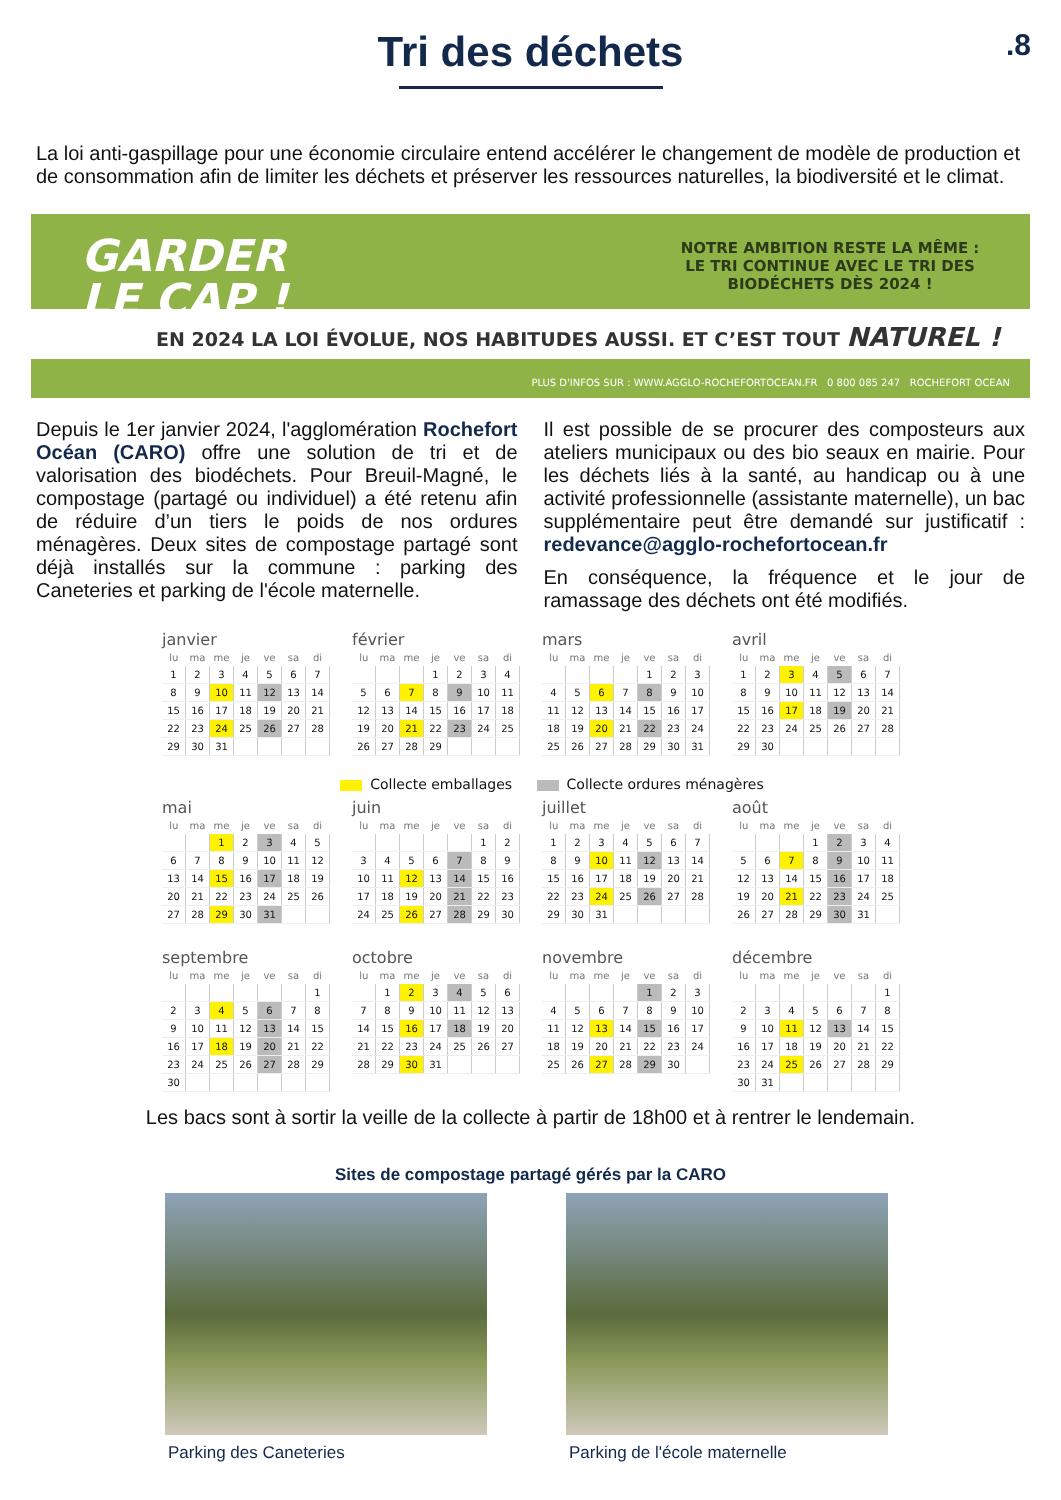Tri des déchets
.8
La loi anti-gaspillage pour une économie circulaire entend accélérer le changement de modèle de production et de consommation afin de limiter les déchets et préserver les ressources naturelles, la biodiversité et le climat.
GARDER
LE CAP !
NOTRE AMBITION RESTE LA MÊME : LE TRI CONTINUE AVEC LE TRI DES BIODÉCHETS DÈS 2024 !
EN 2024 LA LOI ÉVOLUE, NOS HABITUDES AUSSI. ET C’EST TOUT NATUREL !
PLUS D'INFOS SUR : WWW.AGGLO-ROCHEFORTOCEAN.FR 0 800 085 247 ROCHEFORT OCEAN
Depuis le 1er janvier 2024, l'agglomération Rochefort Océan (CARO) offre une solution de tri et de valorisation des biodéchets. Pour Breuil-Magné, le compostage (partagé ou individuel) a été retenu afin de réduire d’un tiers le poids de nos ordures ménagères. Deux sites de compostage partagé sont déjà installés sur la commune : parking des Caneteries et parking de l'école maternelle.
Il est possible de se procurer des composteurs aux ateliers municipaux ou des bio seaux en mairie. Pour les déchets liés à la santé, au handicap ou à une activité professionnelle (assistante maternelle), un bac supplémentaire peut être demandé sur justificatif : redevance@agglo-rochefortocean.fr
En conséquence, la fréquence et le jour de ramassage des déchets ont été modifiés.
janvier
| lu | ma | me | je | ve | sa | di |
| --- | --- | --- | --- | --- | --- | --- |
| 1 | 2 | 3 | 4 | 5 | 6 | 7 |
| 8 | 9 | 10 | 11 | 12 | 13 | 14 |
| 15 | 16 | 17 | 18 | 19 | 20 | 21 |
| 22 | 23 | 24 | 25 | 26 | 27 | 28 |
| 29 | 30 | 31 | | | | |
février
| lu | ma | me | je | ve | sa | di |
| --- | --- | --- | --- | --- | --- | --- |
| | | | 1 | 2 | 3 | 4 |
| 5 | 6 | 7 | 8 | 9 | 10 | 11 |
| 12 | 13 | 14 | 15 | 16 | 17 | 18 |
| 19 | 20 | 21 | 22 | 23 | 24 | 25 |
| 26 | 27 | 28 | 29 | | | |
mars
| lu | ma | me | je | ve | sa | di |
| --- | --- | --- | --- | --- | --- | --- |
| | | | | 1 | 2 | 3 |
| 4 | 5 | 6 | 7 | 8 | 9 | 10 |
| 11 | 12 | 13 | 14 | 15 | 16 | 17 |
| 18 | 19 | 20 | 21 | 22 | 23 | 24 |
| 25 | 26 | 27 | 28 | 29 | 30 | 31 |
avril
| lu | ma | me | je | ve | sa | di |
| --- | --- | --- | --- | --- | --- | --- |
| 1 | 2 | 3 | 4 | 5 | 6 | 7 |
| 8 | 9 | 10 | 11 | 12 | 13 | 14 |
| 15 | 16 | 17 | 18 | 19 | 20 | 21 |
| 22 | 23 | 24 | 25 | 26 | 27 | 28 |
| 29 | 30 | | | | | |
Collecte emballages Collecte ordures ménagères
mai
| lu | ma | me | je | ve | sa | di |
| --- | --- | --- | --- | --- | --- | --- |
| | | 1 | 2 | 3 | 4 | 5 |
| 6 | 7 | 8 | 9 | 10 | 11 | 12 |
| 13 | 14 | 15 | 16 | 17 | 18 | 19 |
| 20 | 21 | 22 | 23 | 24 | 25 | 26 |
| 27 | 28 | 29 | 30 | 31 | | |
juin
| lu | ma | me | je | ve | sa | di |
| --- | --- | --- | --- | --- | --- | --- |
| | | | | | 1 | 2 |
| 3 | 4 | 5 | 6 | 7 | 8 | 9 |
| 10 | 11 | 12 | 13 | 14 | 15 | 16 |
| 17 | 18 | 19 | 20 | 21 | 22 | 23 |
| 24 | 25 | 26 | 27 | 28 | 29 | 30 |
juillet
| lu | ma | me | je | ve | sa | di |
| --- | --- | --- | --- | --- | --- | --- |
| 1 | 2 | 3 | 4 | 5 | 6 | 7 |
| 8 | 9 | 10 | 11 | 12 | 13 | 14 |
| 15 | 16 | 17 | 18 | 19 | 20 | 21 |
| 22 | 23 | 24 | 25 | 26 | 27 | 28 |
| 29 | 30 | 31 | | | | |
août
| lu | ma | me | je | ve | sa | di |
| --- | --- | --- | --- | --- | --- | --- |
| | | | 1 | 2 | 3 | 4 |
| 5 | 6 | 7 | 8 | 9 | 10 | 11 |
| 12 | 13 | 14 | 15 | 16 | 17 | 18 |
| 19 | 20 | 21 | 22 | 23 | 24 | 25 |
| 26 | 27 | 28 | 29 | 30 | 31 | |
septembre
| lu | ma | me | je | ve | sa | di |
| --- | --- | --- | --- | --- | --- | --- |
| | | | | | | 1 |
| 2 | 3 | 4 | 5 | 6 | 7 | 8 |
| 9 | 10 | 11 | 12 | 13 | 14 | 15 |
| 16 | 17 | 18 | 19 | 20 | 21 | 22 |
| 23 | 24 | 25 | 26 | 27 | 28 | 29 |
| 30 | | | | | | |
octobre
| lu | ma | me | je | ve | sa | di |
| --- | --- | --- | --- | --- | --- | --- |
| | 1 | 2 | 3 | 4 | 5 | 6 |
| 7 | 8 | 9 | 10 | 11 | 12 | 13 |
| 14 | 15 | 16 | 17 | 18 | 19 | 20 |
| 21 | 22 | 23 | 24 | 25 | 26 | 27 |
| 28 | 29 | 30 | 31 | | | |
novembre
| lu | ma | me | je | ve | sa | di |
| --- | --- | --- | --- | --- | --- | --- |
| | | | | 1 | 2 | 3 |
| 4 | 5 | 6 | 7 | 8 | 9 | 10 |
| 11 | 12 | 13 | 14 | 15 | 16 | 17 |
| 18 | 19 | 20 | 21 | 22 | 23 | 24 |
| 25 | 26 | 27 | 28 | 29 | 30 | |
décembre
| lu | ma | me | je | ve | sa | di |
| --- | --- | --- | --- | --- | --- | --- |
| | | | | | | 1 |
| 2 | 3 | 4 | 5 | 6 | 7 | 8 |
| 9 | 10 | 11 | 12 | 13 | 14 | 15 |
| 16 | 17 | 18 | 19 | 20 | 21 | 22 |
| 23 | 24 | 25 | 26 | 27 | 28 | 29 |
| 30 | 31 | | | | | |
Les bacs sont à sortir la veille de la collecte à partir de 18h00 et à rentrer le lendemain.
Sites de compostage partagé gérés par la CARO
Parking des Caneteries Parking de l'école maternelle